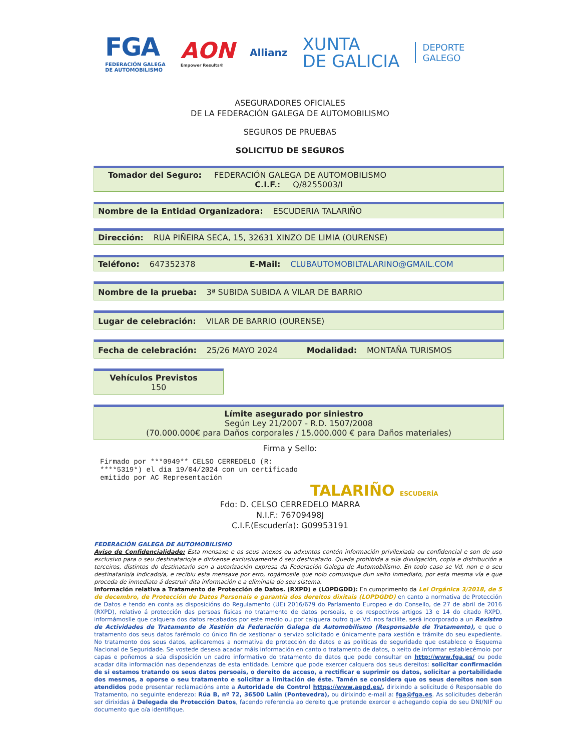FGA
FEDERACIÓN GALEGA
DE AUTOMOBILISMO
AON
Empower Results®
Allianz
XUNTA
DE GALICIA
DEPORTE
GALEGO
ASEGURADORES OFICIALES
DE LA FEDERACIÓN GALEGA DE AUTOMOBILISMO
SEGUROS DE PRUEBAS
SOLICITUD DE SEGUROS
Tomador del Seguro: FEDERACIÓN GALEGA DE AUTOMOBILISMO
C.I.F.: Q/8255003/I
Nombre de la Entidad Organizadora: ESCUDERIA TALARIÑO
Dirección: RUA PIÑEIRA SECA, 15, 32631 XINZO DE LIMIA (OURENSE)
Teléfono: 647352378 E-Mail: CLUBAUTOMOBILTALARINO@GMAIL.COM
Nombre de la prueba: 3ª SUBIDA SUBIDA A VILAR DE BARRIO
Lugar de celebración: VILAR DE BARRIO (OURENSE)
Fecha de celebración: 25/26 MAYO 2024 Modalidad: MONTAÑA TURISMOS
Vehículos Previstos
150
Límite asegurado por siniestro
Según Ley 21/2007 - R.D. 1507/2008
(70.000.000€ para Daños corporales / 15.000.000 € para Daños materiales)
Firma y Sello:
Firmado por ***0949** CELSO CERREDELO (R: ****5319*) el día 19/04/2024 con un certificado emitido por AC Representación
TALARIÑO ESCUDERÍA
Fdo: D. CELSO CERREDELO MARRA
N.I.F.: 76709498J
C.I.F.(Escudería): G09953191
FEDERACIÓN GALEGA DE AUTOMOBILISMO
Aviso de Confidencialidade: Esta mensaxe e os seus anexos ou adxuntos contén información privilexiada ou confidencial e son de uso exclusivo para o seu destinatario/a e diríxense exclusivamente ó seu destinatario. Queda prohibida a súa divulgación, copia e distribución a terceiros, distintos do destinatario sen a autorización expresa da Federación Galega de Automobilismo. En todo caso se Vd. non e o seu destinatario/a indicado/a, e recibiu esta mensaxe por erro, rogámoslle que nolo comunique dun xeito inmediato, por esta mesma vía e que proceda de inmediato á destruír dita información e a eliminala do seu sistema.
Información relativa a Tratamento de Protección de Datos. (RXPD) e (LOPDGDD): En cumprimento da Lei Orgánica 3/2018, de 5 de decembro, de Protección de Datos Personais e garantía dos dereitos dixitais (LOPDGDD) en canto a normativa de Protección de Datos e tendo en conta as disposicións do Regulamento (UE) 2016/679 do Parlamento Europeo e do Consello, de 27 de abril de 2016 (RXPD), relativo á protección das persoas físicas no tratamento de datos persoais, e os respectivos artigos 13 e 14 do citado RXPD, informámoslle que calquera dos datos recabados por este medio ou por calquera outro que Vd. nos facilite, será incorporado a un Rexistro de Actividades de Tratamento de Xestión da Federación Galega de Automobilismo (Responsable de Tratamento), e que o tratamento dos seus datos farémolo co único fin de xestionar o servizo solicitado e únicamente para xestión e trámite do seu expediente. No tratamento dos seus datos, aplicaremos a normativa de protección de datos e as políticas de seguridade que establece o Esquema Nacional de Seguridade. Se vostede desexa acadar máis información en canto o tratamento de datos, o xeito de informar establecémolo por capas e poñemos a súa disposición un cadro informativo do tratamento de datos que pode consultar en http://www.fga.es/ ou pode acadar dita información nas dependenzas de esta entidade. Lembre que pode exercer calquera dos seus dereitos: solicitar confirmación de si estamos tratando os seus datos persoais, o dereito de acceso, a rectificar e suprimir os datos, solicitar a portabilidade dos mesmos, a oporse o seu tratamento e solicitar a limitación de éste. Tamén se considera que os seus dereitos non son atendidos pode presentar reclamacións ante a Autoridade de Control https://www.aepd.es/, dirixindo a solicitude ó Responsable do Tratamento, no seguinte enderezo: Rúa B, nº 72, 36500 Lalín (Pontevedra), ou dirixindo e-mail a: fga@fga.es. As solicitudes deberán ser dirixidas á Delegada de Protección Datos, facendo referencia ao dereito que pretende exercer e achegando copia do seu DNI/NIF ou documento que o/a identifique.